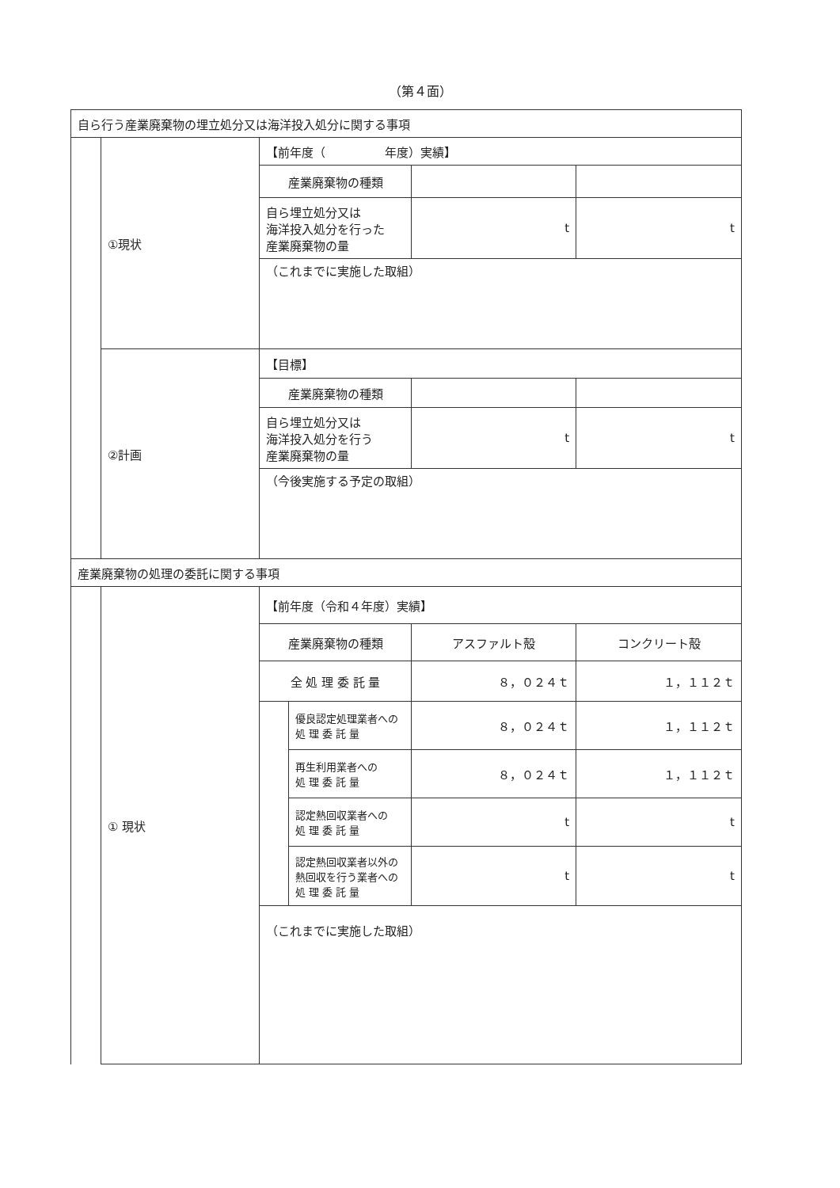（第４面）
| 自ら行う産業廃棄物の埋立処分又は海洋投入処分に関する事項 | | | | | |
| | ①現状 | 【前年度（ 年度）実績】 | | | |
| | | 産業廃棄物の種類 | | | |
| | | 自ら埋立処分又は 海洋投入処分を行った 産業廃棄物の量 | | t | t |
| | | （これまでに実施した取組） | | | |
| | ②計画 | 【目標】 | | | |
| | | 産業廃棄物の種類 | | | |
| | | 自ら埋立処分又は 海洋投入処分を行う 産業廃棄物の量 | | t | t |
| | | （今後実施する予定の取組） | | | |
| 産業廃棄物の処理の委託に関する事項 | | | | | |
| | ① 現状 | 【前年度（令和４年度）実績】 | | | |
| | | 産業廃棄物の種類 | | アスファルト殻 | コンクリート殻 |
| | | 全 処 理 委 託 量 | | ８，０２４ｔ | １，１１２ｔ |
| | | | 優良認定処理業者への 処 理 委 託 量 | ８，０２４ｔ | １，１１２ｔ |
| | | | 再生利用業者への 処 理 委 託 量 | ８，０２４ｔ | １，１１２ｔ |
| | | | 認定熱回収業者への 処 理 委 託 量 | t | t |
| | | | 認定熱回収業者以外の 熱回収を行う業者への 処 理 委 託 量 | t | t |
| | | （これまでに実施した取組） | | | |